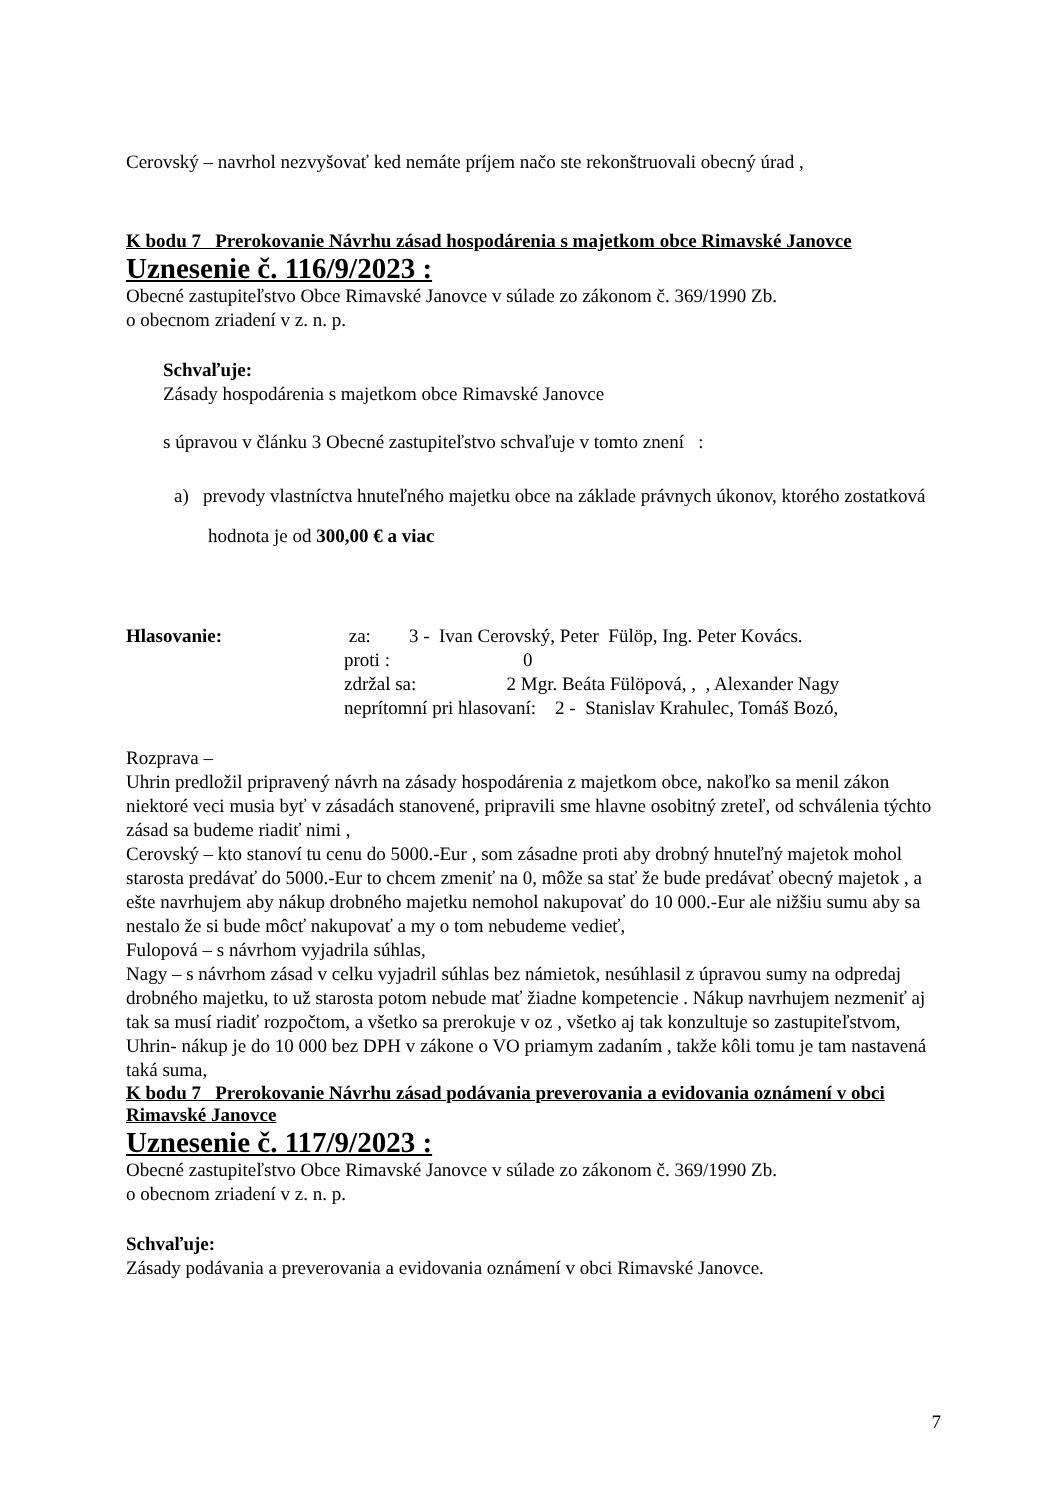Cerovský – navrhol nezvyšovať ked nemáte príjem načo ste rekonštruovali obecný úrad ,
K bodu 7 Prerokovanie Návrhu zásad hospodárenia s majetkom obce Rimavské Janovce
Uznesenie č. 116/9/2023 :
Obecné zastupiteľstvo Obce Rimavské Janovce v súlade zo zákonom č. 369/1990 Zb.
o obecnom zriadení v z. n. p.
Schvaľuje:
Zásady hospodárenia s majetkom obce Rimavské Janovce
s úpravou v článku 3 Obecné zastupiteľstvo schvaľuje v tomto znení :
a) prevody vlastníctva hnuteľného majetku obce na základe právnych úkonov, ktorého zostatková hodnota je od 300,00 € a viac
Hlasovanie: za: 3 - Ivan Cerovský, Peter Fülöp, Ing. Peter Kovács.
proti : 0
zdržal sa: 2 Mgr. Beáta Fülöpová, , , Alexander Nagy
neprítomní pri hlasovaní: 2 - Stanislav Krahulec, Tomáš Bozó,
Rozprava –
Uhrin predložil pripravený návrh na zásady hospodárenia z majetkom obce, nakoľko sa menil zákon niektoré veci musia byť v zásadách stanovené, pripravili sme hlavne osobitný zreteľ, od schválenia týchto zásad sa budeme riadiť nimi ,
Cerovský – kto stanoví tu cenu do 5000.-Eur , som zásadne proti aby drobný hnuteľný majetok mohol starosta predávať do 5000.-Eur to chcem zmeniť na 0, môže sa stať že bude predávať obecný majetok , a ešte navrhujem aby nákup drobného majetku nemohol nakupovať do 10 000.-Eur ale nižšiu sumu aby sa nestalo že si bude môcť nakupovať a my o tom nebudeme vedieť,
Fulopová – s návrhom vyjadrila súhlas,
Nagy – s návrhom zásad v celku vyjadril súhlas bez námietok, nesúhlasil z úpravou sumy na odpredaj drobného majetku, to už starosta potom nebude mať žiadne kompetencie . Nákup navrhujem nezmeniť aj tak sa musí riadiť rozpočtom, a všetko sa prerokuje v oz , všetko aj tak konzultuje so zastupiteľstvom,
Uhrin- nákup je do 10 000 bez DPH v zákone o VO priamym zadaním , takže kôli tomu je tam nastavená taká suma,
K bodu 7 Prerokovanie Návrhu zásad podávania preverovania a evidovania oznámení v obci Rimavské Janovce
Uznesenie č. 117/9/2023 :
Obecné zastupiteľstvo Obce Rimavské Janovce v súlade zo zákonom č. 369/1990 Zb.
o obecnom zriadení v z. n. p.
Schvaľuje:
Zásady podávania a preverovania a evidovania oznámení v obci Rimavské Janovce.
7